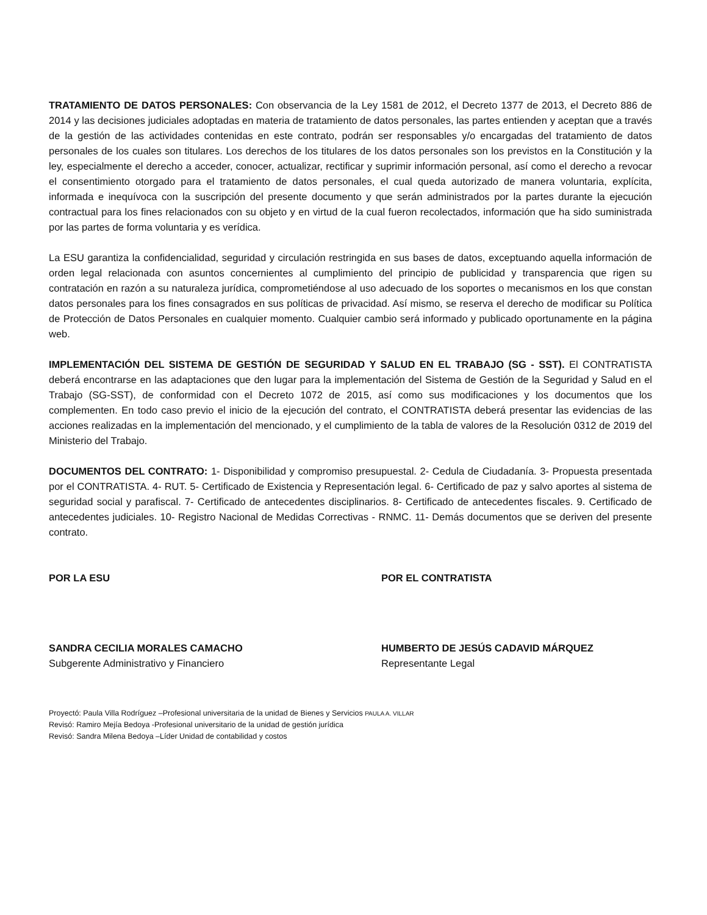TRATAMIENTO DE DATOS PERSONALES: Con observancia de la Ley 1581 de 2012, el Decreto 1377 de 2013, el Decreto 886 de 2014 y las decisiones judiciales adoptadas en materia de tratamiento de datos personales, las partes entienden y aceptan que a través de la gestión de las actividades contenidas en este contrato, podrán ser responsables y/o encargadas del tratamiento de datos personales de los cuales son titulares. Los derechos de los titulares de los datos personales son los previstos en la Constitución y la ley, especialmente el derecho a acceder, conocer, actualizar, rectificar y suprimir información personal, así como el derecho a revocar el consentimiento otorgado para el tratamiento de datos personales, el cual queda autorizado de manera voluntaria, explícita, informada e inequívoca con la suscripción del presente documento y que serán administrados por la partes durante la ejecución contractual para los fines relacionados con su objeto y en virtud de la cual fueron recolectados, información que ha sido suministrada por las partes de forma voluntaria y es verídica.
La ESU garantiza la confidencialidad, seguridad y circulación restringida en sus bases de datos, exceptuando aquella información de orden legal relacionada con asuntos concernientes al cumplimiento del principio de publicidad y transparencia que rigen su contratación en razón a su naturaleza jurídica, comprometiéndose al uso adecuado de los soportes o mecanismos en los que constan datos personales para los fines consagrados en sus políticas de privacidad. Así mismo, se reserva el derecho de modificar su Política de Protección de Datos Personales en cualquier momento. Cualquier cambio será informado y publicado oportunamente en la página web.
IMPLEMENTACIÓN DEL SISTEMA DE GESTIÓN DE SEGURIDAD Y SALUD EN EL TRABAJO (SG - SST). El CONTRATISTA deberá encontrarse en las adaptaciones que den lugar para la implementación del Sistema de Gestión de la Seguridad y Salud en el Trabajo (SG-SST), de conformidad con el Decreto 1072 de 2015, así como sus modificaciones y los documentos que los complementen. En todo caso previo el inicio de la ejecución del contrato, el CONTRATISTA deberá presentar las evidencias de las acciones realizadas en la implementación del mencionado, y el cumplimiento de la tabla de valores de la Resolución 0312 de 2019 del Ministerio del Trabajo.
DOCUMENTOS DEL CONTRATO: 1- Disponibilidad y compromiso presupuestal. 2- Cedula de Ciudadanía. 3- Propuesta presentada por el CONTRATISTA. 4- RUT. 5- Certificado de Existencia y Representación legal. 6- Certificado de paz y salvo aportes al sistema de seguridad social y parafiscal. 7- Certificado de antecedentes disciplinarios. 8- Certificado de antecedentes fiscales. 9. Certificado de antecedentes judiciales. 10- Registro Nacional de Medidas Correctivas - RNMC. 11- Demás documentos que se deriven del presente contrato.
POR LA ESU
SANDRA CECILIA MORALES CAMACHO
Subgerente Administrativo y Financiero
POR EL CONTRATISTA
HUMBERTO DE JESÚS CADAVID MÁRQUEZ
Representante Legal
Proyectó: Paula Villa Rodríguez –Profesional universitaria de la unidad de Bienes y Servicios PAULA A. VILLAR
Revisó: Ramiro Mejía Bedoya -Profesional universitario de la unidad de gestión jurídica
Revisó: Sandra Milena Bedoya –Líder Unidad de contabilidad y costos